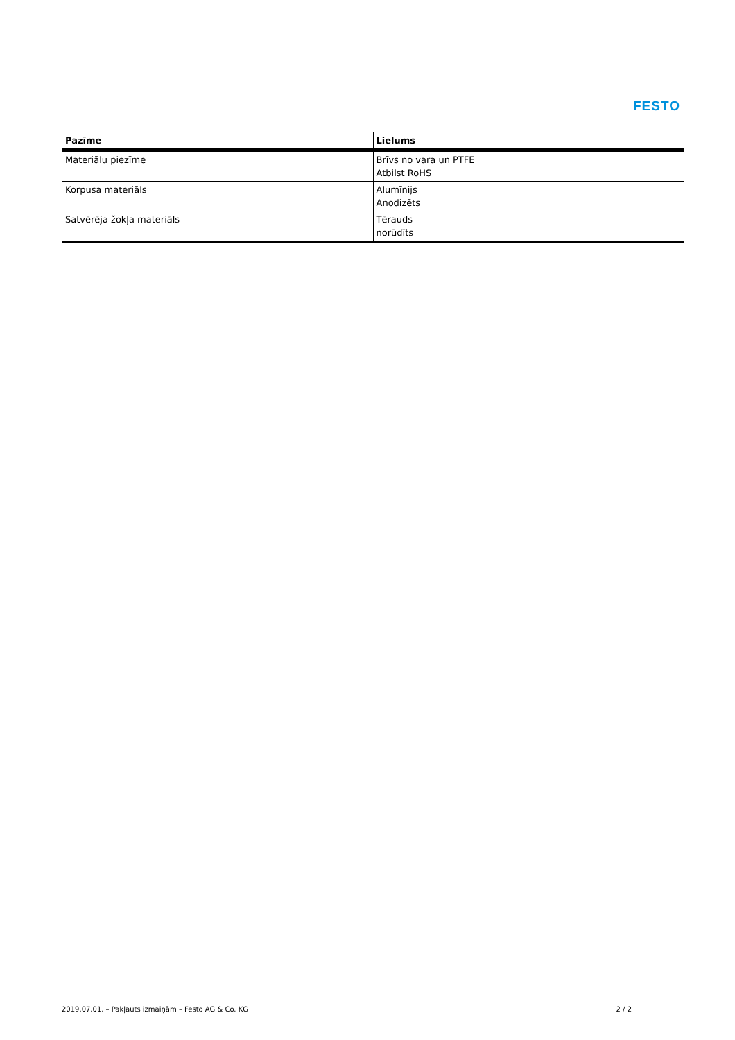FESTO
| Pazīme | Lielums |
| --- | --- |
| Materiālu piezīme | Brīvs no vara un PTFE Atbilst RoHS |
| Korpusa materiāls | Alumīnijs Anodizēts |
| Satvērēja žokļa materiāls | Tērauds norūdīts |
2019.07.01. – Pakļauts izmaiņām – Festo AG & Co. KG 2 / 2